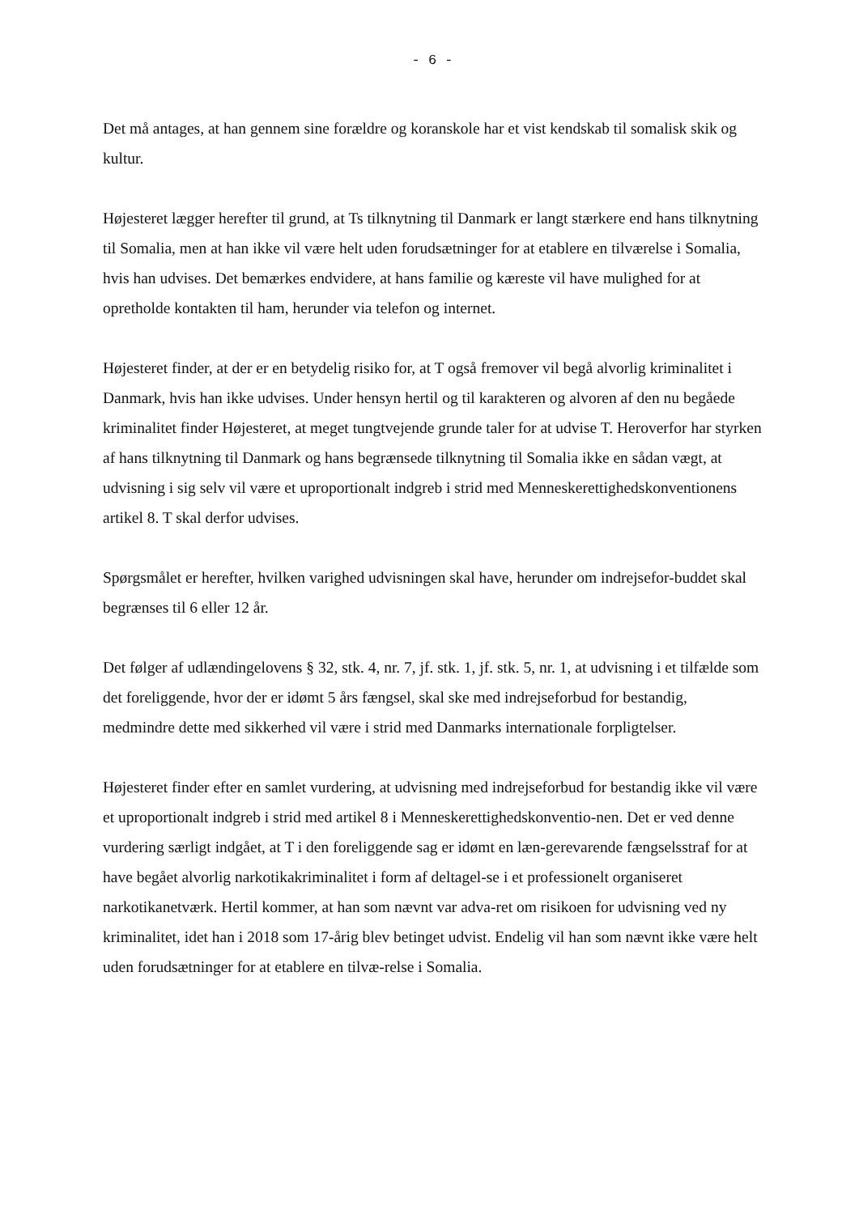- 6 -
Det må antages, at han gennem sine forældre og koranskole har et vist kendskab til somalisk skik og kultur.
Højesteret lægger herefter til grund, at Ts tilknytning til Danmark er langt stærkere end hans tilknytning til Somalia, men at han ikke vil være helt uden forudsætninger for at etablere en tilværelse i Somalia, hvis han udvises. Det bemærkes endvidere, at hans familie og kæreste vil have mulighed for at opretholde kontakten til ham, herunder via telefon og internet.
Højesteret finder, at der er en betydelig risiko for, at T også fremover vil begå alvorlig kriminalitet i Danmark, hvis han ikke udvises. Under hensyn hertil og til karakteren og alvoren af den nu begåede kriminalitet finder Højesteret, at meget tungtvejende grunde taler for at udvise T. Heroverfor har styrken af hans tilknytning til Danmark og hans begrænsede tilknytning til Somalia ikke en sådan vægt, at udvisning i sig selv vil være et uproportionalt indgreb i strid med Menneskerettighedskonventionens artikel 8. T skal derfor udvises.
Spørgsmålet er herefter, hvilken varighed udvisningen skal have, herunder om indrejsefor-buddet skal begrænses til 6 eller 12 år.
Det følger af udlændingelovens § 32, stk. 4, nr. 7, jf. stk. 1, jf. stk. 5, nr. 1, at udvisning i et tilfælde som det foreliggende, hvor der er idømt 5 års fængsel, skal ske med indrejseforbud for bestandig, medmindre dette med sikkerhed vil være i strid med Danmarks internationale forpligtelser.
Højesteret finder efter en samlet vurdering, at udvisning med indrejseforbud for bestandig ikke vil være et uproportionalt indgreb i strid med artikel 8 i Menneskerettighedskonventio-nen. Det er ved denne vurdering særligt indgået, at T i den foreliggende sag er idømt en læn-gerevarende fængselsstraf for at have begået alvorlig narkotikakriminalitet i form af deltagel-se i et professionelt organiseret narkotikanetværk. Hertil kommer, at han som nævnt var adva-ret om risikoen for udvisning ved ny kriminalitet, idet han i 2018 som 17-årig blev betinget udvist. Endelig vil han som nævnt ikke være helt uden forudsætninger for at etablere en tilvæ-relse i Somalia.